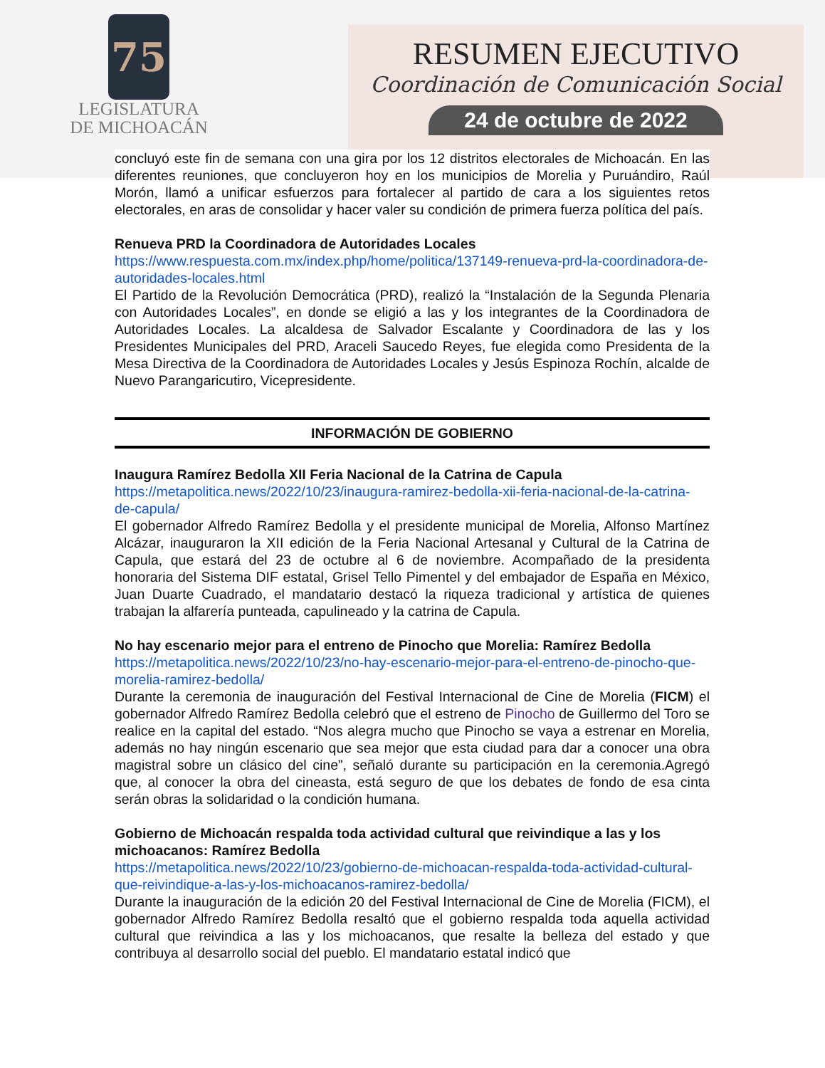75
LEGISLATURA
DE MICHOACÁN
RESUMEN EJECUTIVO
Coordinación de Comunicación Social
24 de octubre de 2022
concluyó este fin de semana con una gira por los 12 distritos electorales de Michoacán. En las diferentes reuniones, que concluyeron hoy en los municipios de Morelia y Puruándiro, Raúl Morón, llamó a unificar esfuerzos para fortalecer al partido de cara a los siguientes retos electorales, en aras de consolidar y hacer valer su condición de primera fuerza política del país.
Renueva PRD la Coordinadora de Autoridades Locales
https://www.respuesta.com.mx/index.php/home/politica/137149-renueva-prd-la-coordinadora-de-autoridades-locales.html
El Partido de la Revolución Democrática (PRD), realizó la “Instalación de la Segunda Plenaria con Autoridades Locales”, en donde se eligió a las y los integrantes de la Coordinadora de Autoridades Locales. La alcaldesa de Salvador Escalante y Coordinadora de las y los Presidentes Municipales del PRD, Araceli Saucedo Reyes, fue elegida como Presidenta de la Mesa Directiva de la Coordinadora de Autoridades Locales y Jesús Espinoza Rochín, alcalde de Nuevo Parangaricutiro, Vicepresidente.
INFORMACIÓN DE GOBIERNO
Inaugura Ramírez Bedolla XII Feria Nacional de la Catrina de Capula
https://metapolitica.news/2022/10/23/inaugura-ramirez-bedolla-xii-feria-nacional-de-la-catrina-de-capula/
El gobernador Alfredo Ramírez Bedolla y el presidente municipal de Morelia, Alfonso Martínez Alcázar, inauguraron la XII edición de la Feria Nacional Artesanal y Cultural de la Catrina de Capula, que estará del 23 de octubre al 6 de noviembre. Acompañado de la presidenta honoraria del Sistema DIF estatal, Grisel Tello Pimentel y del embajador de España en México, Juan Duarte Cuadrado, el mandatario destacó la riqueza tradicional y artística de quienes trabajan la alfarería punteada, capulineado y la catrina de Capula.
No hay escenario mejor para el entreno de Pinocho que Morelia: Ramírez Bedolla
https://metapolitica.news/2022/10/23/no-hay-escenario-mejor-para-el-entreno-de-pinocho-que-morelia-ramirez-bedolla/
Durante la ceremonia de inauguración del Festival Internacional de Cine de Morelia (FICM) el gobernador Alfredo Ramírez Bedolla celebró que el estreno de Pinocho de Guillermo del Toro se realice en la capital del estado. “Nos alegra mucho que Pinocho se vaya a estrenar en Morelia, además no hay ningún escenario que sea mejor que esta ciudad para dar a conocer una obra magistral sobre un clásico del cine”, señaló durante su participación en la ceremonia.Agregó que, al conocer la obra del cineasta, está seguro de que los debates de fondo de esa cinta serán obras la solidaridad o la condición humana.
Gobierno de Michoacán respalda toda actividad cultural que reivindique a las y los michoacanos: Ramírez Bedolla
https://metapolitica.news/2022/10/23/gobierno-de-michoacan-respalda-toda-actividad-cultural-que-reivindique-a-las-y-los-michoacanos-ramirez-bedolla/
Durante la inauguración de la edición 20 del Festival Internacional de Cine de Morelia (FICM), el gobernador Alfredo Ramírez Bedolla resaltó que el gobierno respalda toda aquella actividad cultural que reivindica a las y los michoacanos, que resalte la belleza del estado y que contribuya al desarrollo social del pueblo. El mandatario estatal indicó que